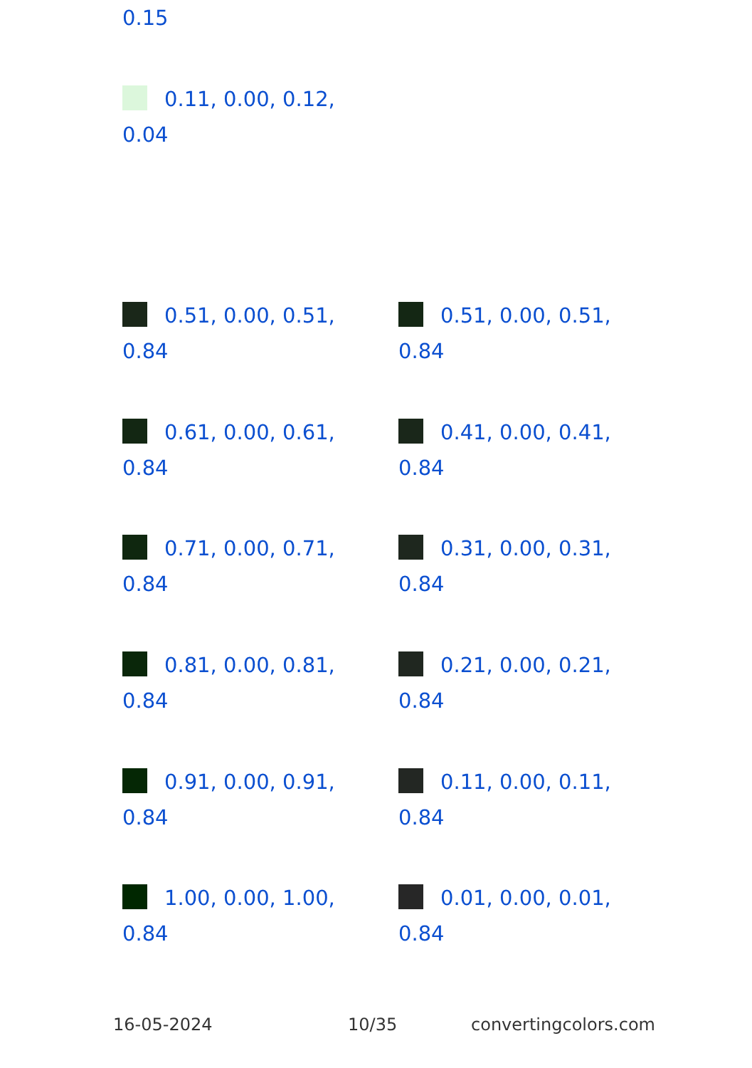0.15
0.11, 0.00, 0.12, 0.04
0.51, 0.00, 0.51, 0.84
0.51, 0.00, 0.51, 0.84
0.61, 0.00, 0.61, 0.84
0.41, 0.00, 0.41, 0.84
0.71, 0.00, 0.71, 0.84
0.31, 0.00, 0.31, 0.84
0.81, 0.00, 0.81, 0.84
0.21, 0.00, 0.21, 0.84
0.91, 0.00, 0.91, 0.84
0.11, 0.00, 0.11, 0.84
1.00, 0.00, 1.00, 0.84
0.01, 0.00, 0.01, 0.84
16-05-2024 10/35 convertingcolors.com